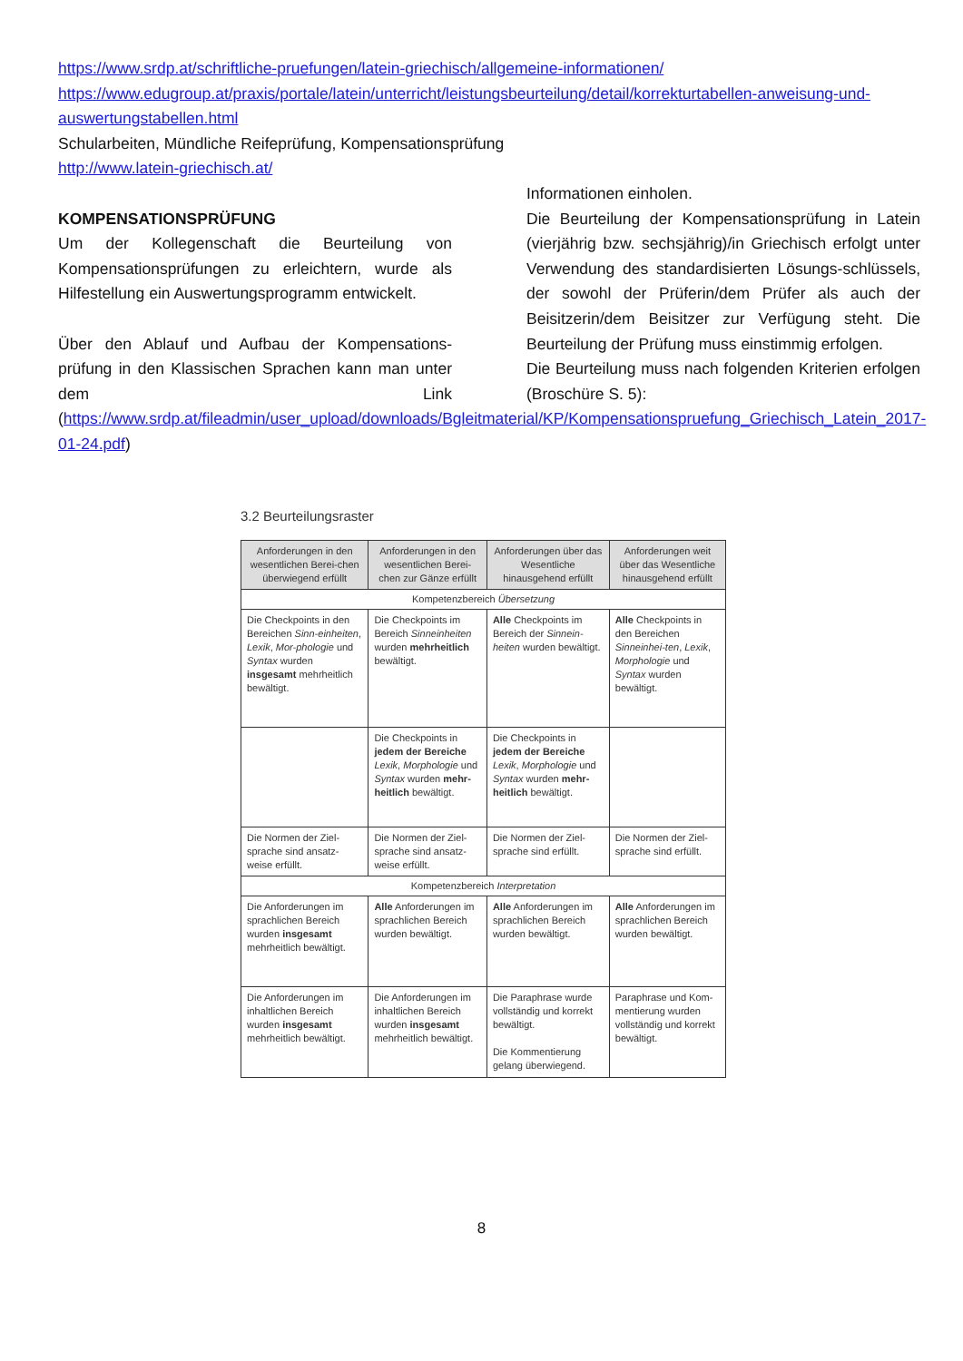https://www.srdp.at/schriftliche-pruefungen/latein-griechisch/allgemeine-informationen/
https://www.edugroup.at/praxis/portale/latein/unterricht/leistungsbeurteilung/detail/korrekturtabellen-anweisung-und-auswertungstabellen.html
Schularbeiten, Mündliche Reifeprüfung, Kompensationsprüfung
http://www.latein-griechisch.at/
KOMPENSATIONSPRÜFUNG
Um der Kollegenschaft die Beurteilung von Kompensationsprüfungen zu erleichtern, wurde als Hilfestellung ein Auswertungsprogramm entwickelt.
Über den Ablauf und Aufbau der Kompensations-prüfung in den Klassischen Sprachen kann man unter dem Link (https://www.srdp.at/fileadmin/user_upload/downloads/Bgleitmaterial/KP/Kompensationspruefung_Griechisch_Latein_2017-01-24.pdf)
Informationen einholen.
Die Beurteilung der Kompensationsprüfung in Latein (vierjährig bzw. sechsjährig)/in Griechisch erfolgt unter Verwendung des standardisierten Lösungs-schlüssels, der sowohl der Prüferin/dem Prüfer als auch der Beisitzerin/dem Beisitzer zur Verfügung steht. Die Beurteilung der Prüfung muss einstimmig erfolgen.
Die Beurteilung muss nach folgenden Kriterien erfolgen (Broschüre S. 5):
3.2 Beurteilungsraster
| Anforderungen in den wesentlichen Berei-chen überwiegend erfüllt | Anforderungen in den wesentlichen Berei-chen zur Gänze erfüllt | Anforderungen über das Wesentliche hinausgehend erfüllt | Anforderungen weit über das Wesentliche hinausgehend erfüllt |
| --- | --- | --- | --- |
| Kompetenzbereich Übersetzung | | | |
| Die Checkpoints in den Bereichen Sinn-einheiten , Lexik , Mor-phologie und Syntax wurden insgesamt mehrheitlich bewältigt. | Die Checkpoints im Bereich Sinneinheiten wurden mehrheitlich bewältigt. | Alle Checkpoints im Bereich der Sinnein-heiten wurden bewältigt. | Alle Checkpoints in den Bereichen Sinneinhei-ten , Lexik , Morphologie und Syntax wurden bewältigt. |
| | Die Checkpoints in jedem der Bereiche Lexik , Morphologie und Syntax wurden mehr-heitlich bewältigt. | Die Checkpoints in jedem der Bereiche Lexik , Morphologie und Syntax wurden mehr-heitlich bewältigt. | |
| Die Normen der Ziel-sprache sind ansatz-weise erfüllt. | Die Normen der Ziel-sprache sind ansatz-weise erfüllt. | Die Normen der Ziel-sprache sind erfüllt. | Die Normen der Ziel-sprache sind erfüllt. |
| Kompetenzbereich Interpretation | | | |
| Die Anforderungen im sprachlichen Bereich wurden insgesamt mehrheitlich bewältigt. | Alle Anforderungen im sprachlichen Bereich wurden bewältigt. | Alle Anforderungen im sprachlichen Bereich wurden bewältigt. | Alle Anforderungen im sprachlichen Bereich wurden bewältigt. |
| Die Anforderungen im inhaltlichen Bereich wurden insgesamt mehrheitlich bewältigt. | Die Anforderungen im inhaltlichen Bereich wurden insgesamt mehrheitlich bewältigt. | Die Paraphrase wurde vollständig und korrekt bewältigt. Die Kommentierung gelang überwiegend. | Paraphrase und Kom-mentierung wurden vollständig und korrekt bewältigt. |
8